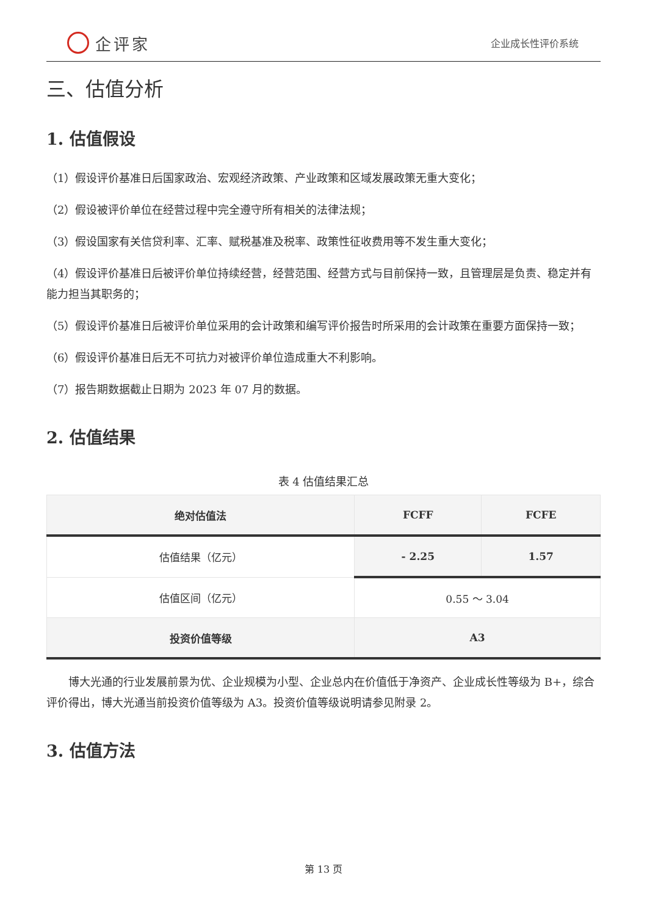企评家
企业成长性评价系统
三、估值分析
1. 估值假设
（1）假设评价基准日后国家政治、宏观经济政策、产业政策和区域发展政策无重大变化；
（2）假设被评价单位在经营过程中完全遵守所有相关的法律法规；
（3）假设国家有关信贷利率、汇率、赋税基准及税率、政策性征收费用等不发生重大变化；
（4）假设评价基准日后被评价单位持续经营，经营范围、经营方式与目前保持一致，且管理层是负责、稳定并有能力担当其职务的；
（5）假设评价基准日后被评价单位采用的会计政策和编写评价报告时所采用的会计政策在重要方面保持一致；
（6）假设评价基准日后无不可抗力对被评价单位造成重大不利影响。
（7）报告期数据截止日期为 2023 年 07 月的数据。
2. 估值结果
表 4 估值结果汇总
| 绝对估值法 | FCFF | FCFE |
| --- | --- | --- |
| 估值结果（亿元） | - 2.25 | 1.57 |
| 估值区间（亿元） | 0.55 ～ 3.04 | |
| 投资价值等级 | A3 | |
博大光通的行业发展前景为优、企业规模为小型、企业总内在价值低于净资产、企业成长性等级为 B+，综合评价得出，博大光通当前投资价值等级为 A3。投资价值等级说明请参见附录 2。
3. 估值方法
第 13 页